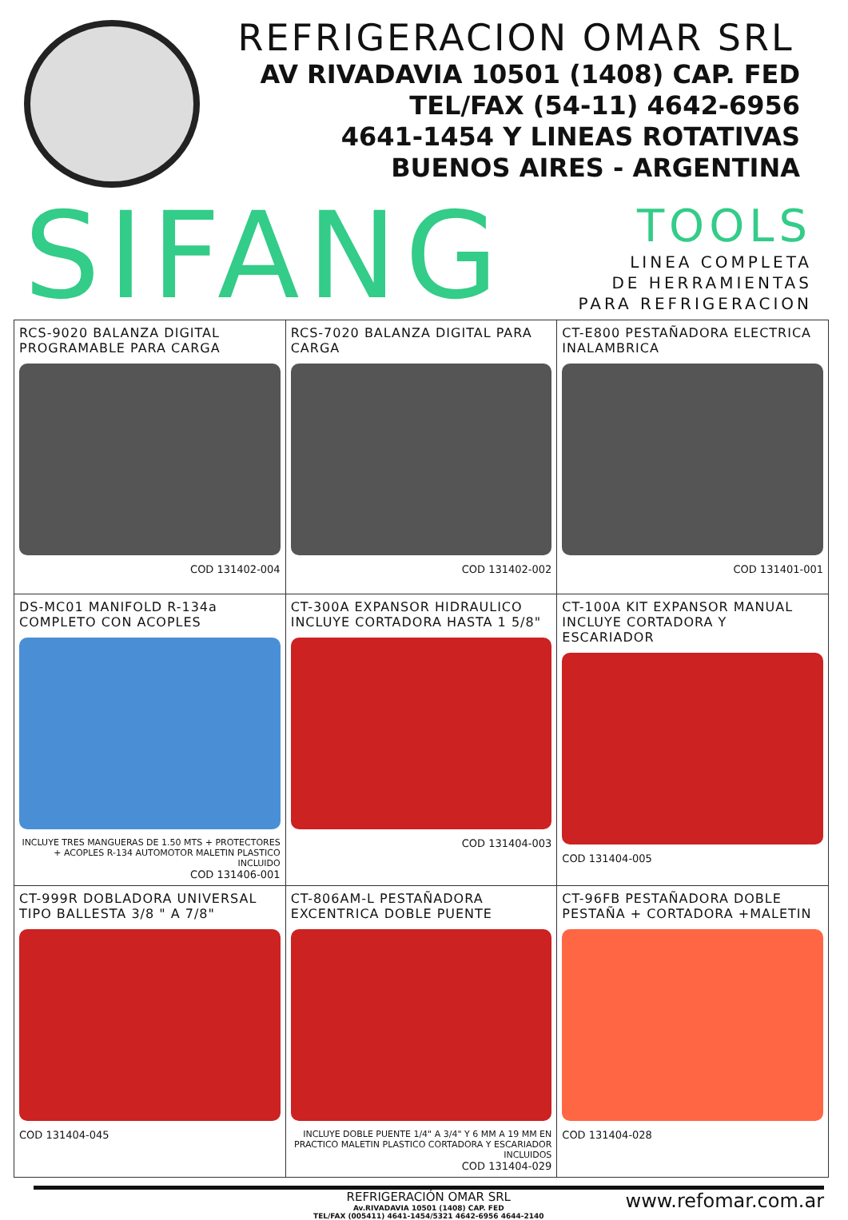REFRIGERACION OMAR SRL
AV RIVADAVIA 10501 (1408) CAP. FED
TEL/FAX (54-11) 4642-6956
4641-1454 Y LINEAS ROTATIVAS
BUENOS AIRES - ARGENTINA
SIFANG
TOOLS
LINEA COMPLETA
DE HERRAMIENTAS
PARA REFRIGERACION
| RCS-9020 BALANZA DIGITAL PROGRAMABLE PARA CARGA COD 131402-004 | RCS-7020 BALANZA DIGITAL PARA CARGA COD 131402-002 | CT-E800 PESTAÑADORA ELECTRICA INALAMBRICA COD 131401-001 |
| DS-MC01 MANIFOLD R-134a COMPLETO CON ACOPLES INCLUYE TRES MANGUERAS DE 1.50 MTS + PROTECTORES + ACOPLES R-134 AUTOMOTOR MALETIN PLASTICO INCLUIDO COD 131406-001 | CT-300A EXPANSOR HIDRAULICO INCLUYE CORTADORA HASTA 1 5/8" COD 131404-003 | CT-100A KIT EXPANSOR MANUAL INCLUYE CORTADORA Y ESCARIADOR COD 131404-005 |
| CT-999R DOBLADORA UNIVERSAL TIPO BALLESTA 3/8 " A 7/8" COD 131404-045 | CT-806AM-L PESTAÑADORA EXCENTRICA DOBLE PUENTE INCLUYE DOBLE PUENTE 1/4" A 3/4" Y 6 MM A 19 MM EN PRACTICO MALETIN PLASTICO CORTADORA Y ESCARIADOR INCLUIDOS COD 131404-029 | CT-96FB PESTAÑADORA DOBLE PESTAÑA + CORTADORA +MALETIN COD 131404-028 |
REFRIGERACIÓN OMAR SRL
Av.RIVADAVIA 10501 (1408) CAP. FED
TEL/FAX (005411) 4641-1454/5321 4642-6956 4644-2140
www.refomar.com.ar